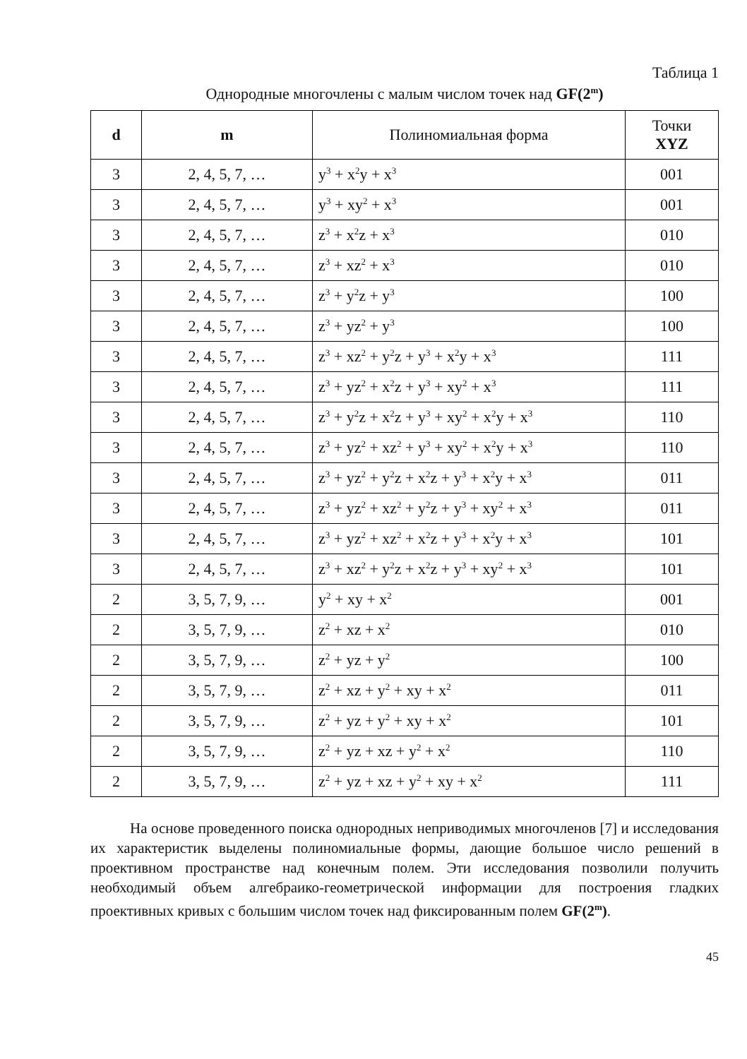Таблица 1
Однородные многочлены с малым числом точек над GF(2<sup>m</sup>)
| d | m | Полиномиальная форма | Точки XYZ |
| --- | --- | --- | --- |
| 3 | 2, 4, 5, 7, … | y<sup>3</sup> + x<sup>2</sup>y + x<sup>3</sup> | 001 |
| 3 | 2, 4, 5, 7, … | y<sup>3</sup> + xy<sup>2</sup> + x<sup>3</sup> | 001 |
| 3 | 2, 4, 5, 7, … | z<sup>3</sup> + x<sup>2</sup>z + x<sup>3</sup> | 010 |
| 3 | 2, 4, 5, 7, … | z<sup>3</sup> + xz<sup>2</sup> + x<sup>3</sup> | 010 |
| 3 | 2, 4, 5, 7, … | z<sup>3</sup> + y<sup>2</sup>z + y<sup>3</sup> | 100 |
| 3 | 2, 4, 5, 7, … | z<sup>3</sup> + yz<sup>2</sup> + y<sup>3</sup> | 100 |
| 3 | 2, 4, 5, 7, … | z<sup>3</sup> + xz<sup>2</sup> + y<sup>2</sup>z + y<sup>3</sup> + x<sup>2</sup>y + x<sup>3</sup> | 111 |
| 3 | 2, 4, 5, 7, … | z<sup>3</sup> + yz<sup>2</sup> + x<sup>2</sup>z + y<sup>3</sup> + xy<sup>2</sup> + x<sup>3</sup> | 111 |
| 3 | 2, 4, 5, 7, … | z<sup>3</sup> + y<sup>2</sup>z + x<sup>2</sup>z + y<sup>3</sup> + xy<sup>2</sup> + x<sup>2</sup>y + x<sup>3</sup> | 110 |
| 3 | 2, 4, 5, 7, … | z<sup>3</sup> + yz<sup>2</sup> + xz<sup>2</sup> + y<sup>3</sup> + xy<sup>2</sup> + x<sup>2</sup>y + x<sup>3</sup> | 110 |
| 3 | 2, 4, 5, 7, … | z<sup>3</sup> + yz<sup>2</sup> + y<sup>2</sup>z + x<sup>2</sup>z + y<sup>3</sup> + x<sup>2</sup>y + x<sup>3</sup> | 011 |
| 3 | 2, 4, 5, 7, … | z<sup>3</sup> + yz<sup>2</sup> + xz<sup>2</sup> + y<sup>2</sup>z + y<sup>3</sup> + xy<sup>2</sup> + x<sup>3</sup> | 011 |
| 3 | 2, 4, 5, 7, … | z<sup>3</sup> + yz<sup>2</sup> + xz<sup>2</sup> + x<sup>2</sup>z + y<sup>3</sup> + x<sup>2</sup>y + x<sup>3</sup> | 101 |
| 3 | 2, 4, 5, 7, … | z<sup>3</sup> + xz<sup>2</sup> + y<sup>2</sup>z + x<sup>2</sup>z + y<sup>3</sup> + xy<sup>2</sup> + x<sup>3</sup> | 101 |
| 2 | 3, 5, 7, 9, … | y<sup>2</sup> + xy + x<sup>2</sup> | 001 |
| 2 | 3, 5, 7, 9, … | z<sup>2</sup> + xz + x<sup>2</sup> | 010 |
| 2 | 3, 5, 7, 9, … | z<sup>2</sup> + yz + y<sup>2</sup> | 100 |
| 2 | 3, 5, 7, 9, … | z<sup>2</sup> + xz + y<sup>2</sup> + xy + x<sup>2</sup> | 011 |
| 2 | 3, 5, 7, 9, … | z<sup>2</sup> + yz + y<sup>2</sup> + xy + x<sup>2</sup> | 101 |
| 2 | 3, 5, 7, 9, … | z<sup>2</sup> + yz + xz + y<sup>2</sup> + x<sup>2</sup> | 110 |
| 2 | 3, 5, 7, 9, … | z<sup>2</sup> + yz + xz + y<sup>2</sup> + xy + x<sup>2</sup> | 111 |
На основе проведенного поиска однородных неприводимых многочленов [7] и исследования их характеристик выделены полиномиальные формы, дающие большое число решений в проективном пространстве над конечным полем. Эти исследования позволили получить необходимый объем алгебраико-геометрической информации для построения гладких проективных кривых с большим числом точек над фиксированным полем GF(2<sup>m</sup>).
45